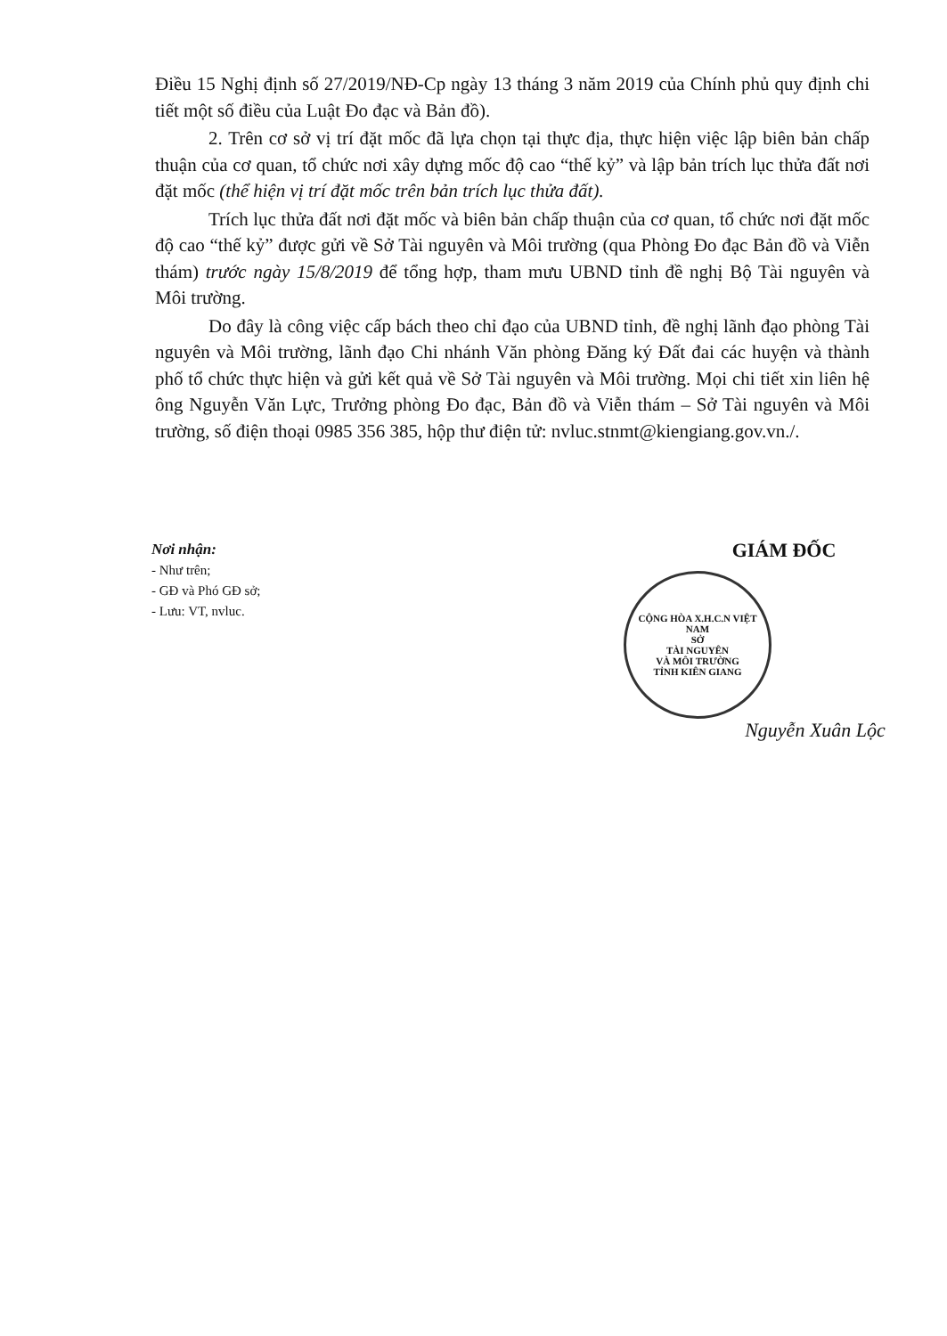Điều 15 Nghị định số 27/2019/NĐ-Cp ngày 13 tháng 3 năm 2019 của Chính phủ quy định chi tiết một số điều của Luật Đo đạc và Bản đồ).
2. Trên cơ sở vị trí đặt mốc đã lựa chọn tại thực địa, thực hiện việc lập biên bản chấp thuận của cơ quan, tổ chức nơi xây dựng mốc độ cao “thế kỷ” và lập bản trích lục thửa đất nơi đặt mốc (thể hiện vị trí đặt mốc trên bản trích lục thửa đất).
Trích lục thửa đất nơi đặt mốc và biên bản chấp thuận của cơ quan, tổ chức nơi đặt mốc độ cao “thế kỷ” được gửi về Sở Tài nguyên và Môi trường (qua Phòng Đo đạc Bản đồ và Viễn thám) trước ngày 15/8/2019 để tổng hợp, tham mưu UBND tỉnh đề nghị Bộ Tài nguyên và Môi trường.
Do đây là công việc cấp bách theo chỉ đạo của UBND tỉnh, đề nghị lãnh đạo phòng Tài nguyên và Môi trường, lãnh đạo Chi nhánh Văn phòng Đăng ký Đất đai các huyện và thành phố tổ chức thực hiện và gửi kết quả về Sở Tài nguyên và Môi trường. Mọi chi tiết xin liên hệ ông Nguyễn Văn Lực, Trưởng phòng Đo đạc, Bản đồ và Viễn thám – Sở Tài nguyên và Môi trường, số điện thoại 0985 356 385, hộp thư điện tử: nvluc.stnmt@kiengiang.gov.vn./.
Nơi nhận:
- Như trên;
- GĐ và Phó GĐ sở;
- Lưu: VT, nvluc.
GIÁM ĐỐC
CỘNG HÒA X.H.C.N VIỆT NAM
SỞ
TÀI NGUYÊN
VÀ MÔI TRƯỜNG
TỈNH KIÊN GIANG
Nguyễn Xuân Lộc